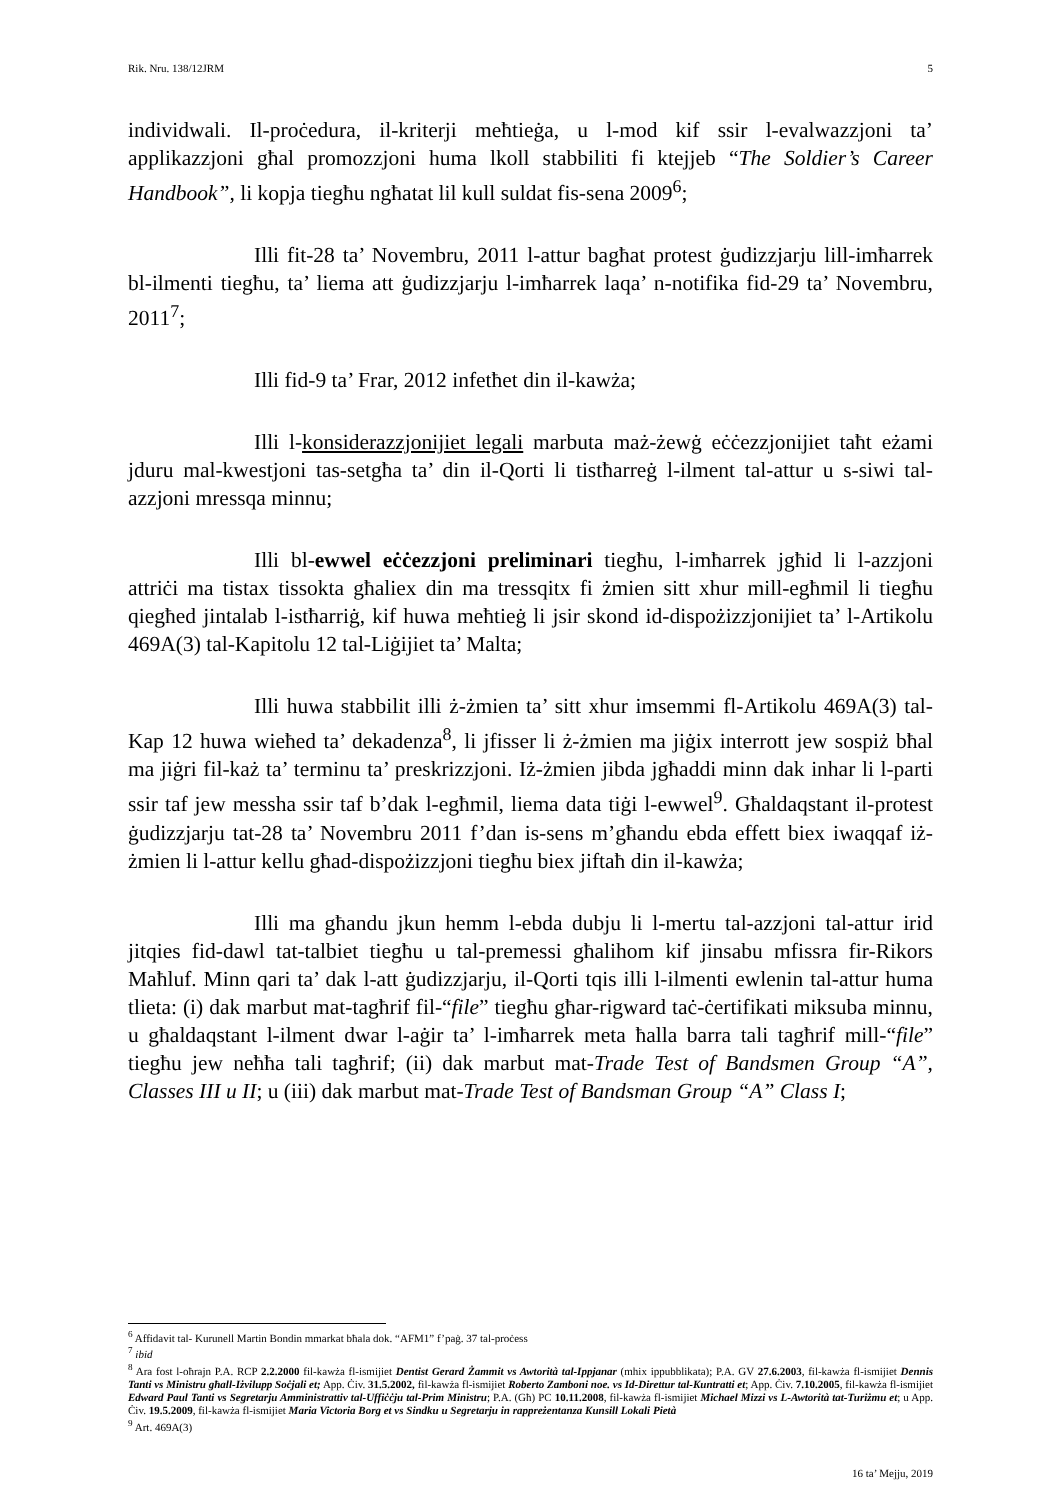Rik. Nru. 138/12JRM 5
individwali. Il-proċedura, il-kriterji meħtieġa, u l-mod kif ssir l-evalwazzjoni ta’ applikazzjoni għal promozzjoni huma lkoll stabbiliti fi ktejjeb “The Soldier’s Career Handbook”, li kopja tiegħu ngħatat lil kull suldat fis-sena 2009<sup>6</sup>;
Illi fit-28 ta’ Novembru, 2011 l-attur bagħat protest ġudizzjarju lill-imħarrek bl-ilmenti tiegħu, ta’ liema att ġudizzjarju l-imħarrek laqa’ n-notifika fid-29 ta’ Novembru, 2011<sup>7</sup>;
Illi fid-9 ta’ Frar, 2012 infetħet din il-kawża;
Illi l-konsiderazzjonijiet legali marbuta maż-żewġ eċċezzjonijiet taħt eżami jduru mal-kwestjoni tas-setgħa ta’ din il-Qorti li tistħarreġ l-ilment tal-attur u s-siwi tal-azzjoni mressqa minnu;
Illi bl-ewwel eċċezzjoni preliminari tiegħu, l-imħarrek jgħid li l-azzjoni attriċi ma tistax tissokta għaliex din ma tressqitx fi żmien sitt xhur mill-egħmil li tiegħu qiegħed jintalab l-istħarriġ, kif huwa meħtieġ li jsir skond id-dispożizzjonijiet ta’ l-Artikolu 469A(3) tal-Kapitolu 12 tal-Liġijiet ta’ Malta;
Illi huwa stabbilit illi ż-żmien ta’ sitt xhur imsemmi fl-Artikolu 469A(3) tal-Kap 12 huwa wieħed ta’ dekadenza<sup>8</sup>, li jfisser li ż-żmien ma jiġix interrott jew sospiż bħal ma jiġri fil-każ ta’ terminu ta’ preskrizzjoni. Iż-żmien jibda jgħaddi minn dak inhar li l-parti ssir taf jew messha ssir taf b’dak l-egħmil, liema data tiġi l-ewwel<sup>9</sup>. Għaldaqstant il-protest ġudizzjarju tat-28 ta’ Novembru 2011 f’dan is-sens m’għandu ebda effett biex iwaqqaf iż-żmien li l-attur kellu għad-dispożizzjoni tiegħu biex jiftaħ din il-kawża;
Illi ma għandu jkun hemm l-ebda dubju li l-mertu tal-azzjoni tal-attur irid jitqies fid-dawl tat-talbiet tiegħu u tal-premessi għalihom kif jinsabu mfissra fir-Rikors Maħluf. Minn qari ta’ dak l-att ġudizzjarju, il-Qorti tqis illi l-ilmenti ewlenin tal-attur huma tlieta: (i) dak marbut mat-tagħrif fil-“file” tiegħu għar-rigward taċ-ċertifikati miksuba minnu, u għaldaqstant l-ilment dwar l-aġir ta’ l-imħarrek meta ħalla barra tali tagħrif mill-“file” tiegħu jew neħħa tali tagħrif; (ii) dak marbut mat-Trade Test of Bandsmen Group “A”, Classes III u II; u (iii) dak marbut mat-Trade Test of Bandsman Group “A” Class I;
<sup>6</sup> Affidavit tal- Kurunell Martin Bondin mmarkat bħala dok. “AFM1” f’paġ. 37 tal-proċess
<sup>7</sup> ibid
<sup>8</sup> Ara fost l-oħrajn P.A. RCP 2.2.2000 fil-kawża fl-ismijiet Dentist Gerard Żammit vs Awtorità tal-Ippjanar (mhix ippubblikata); P.A. GV 27.6.2003, fil-kawża fl-ismijiet Dennis Tanti vs Ministru għall-Iżvilupp Soċjali et; App. Ċiv. 31.5.2002, fil-kawża fl-ismijiet Roberto Zamboni noe. vs Id-Direttur tal-Kuntratti et; App. Ċiv. 7.10.2005, fil-kawża fl-ismijiet Edward Paul Tanti vs Segretarju Amministrattiv tal-Uffiċċju tal-Prim Ministru; P.A. (Għ) PC 10.11.2008, fil-kawża fl-ismijiet Michael Mizzi vs L-Awtorità tat-Turiżmu et; u App. Ċiv. 19.5.2009, fil-kawża fl-ismijiet Maria Victoria Borg et vs Sindku u Segretarju in rappreżentanza Kunsill Lokali Pietà
<sup>9</sup> Art. 469A(3)
16 ta’ Mejju, 2019